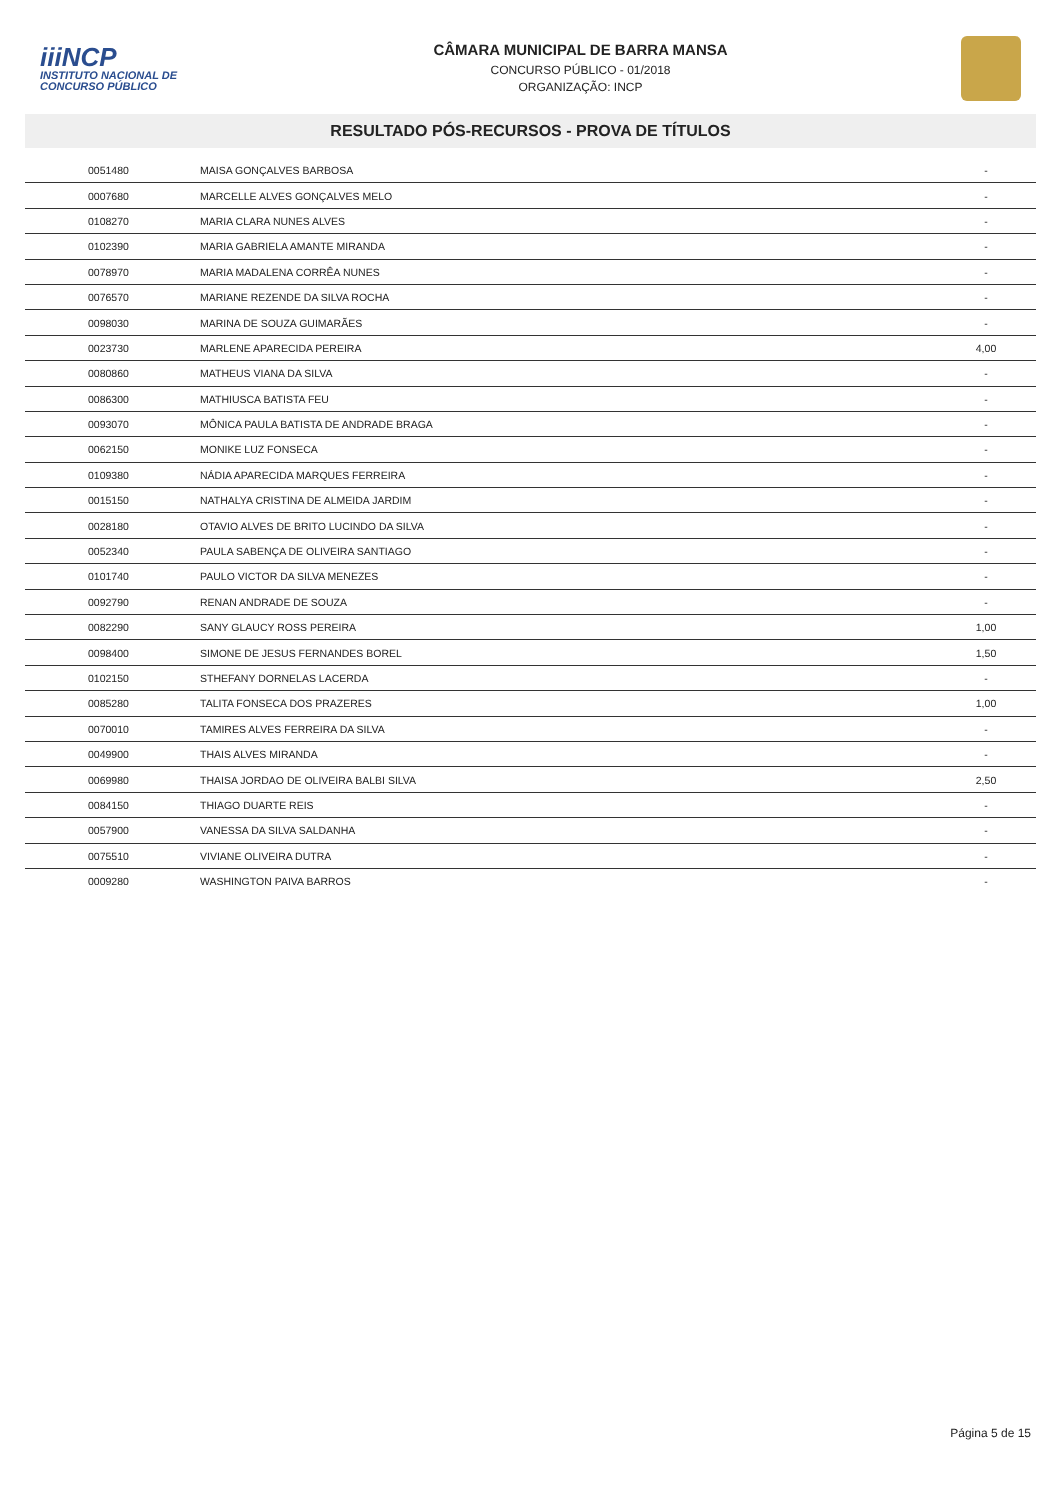iiiNCP
INSTITUTO NACIONAL DE CONCURSO PÚBLICO
CÂMARA MUNICIPAL DE BARRA MANSA
CONCURSO PÚBLICO - 01/2018
ORGANIZAÇÃO: INCP
RESULTADO PÓS-RECURSOS - PROVA DE TÍTULOS
| 0051480 | MAISA GONÇALVES BARBOSA | - |
| 0007680 | MARCELLE ALVES GONÇALVES MELO | - |
| 0108270 | MARIA CLARA NUNES ALVES | - |
| 0102390 | MARIA GABRIELA AMANTE MIRANDA | - |
| 0078970 | MARIA MADALENA CORRÊA NUNES | - |
| 0076570 | MARIANE REZENDE DA SILVA ROCHA | - |
| 0098030 | MARINA DE SOUZA GUIMARÃES | - |
| 0023730 | MARLENE APARECIDA PEREIRA | 4,00 |
| 0080860 | MATHEUS VIANA DA SILVA | - |
| 0086300 | MATHIUSCA BATISTA FEU | - |
| 0093070 | MÔNICA PAULA BATISTA DE ANDRADE BRAGA | - |
| 0062150 | MONIKE LUZ FONSECA | - |
| 0109380 | NÁDIA APARECIDA MARQUES FERREIRA | - |
| 0015150 | NATHALYA CRISTINA DE ALMEIDA JARDIM | - |
| 0028180 | OTAVIO ALVES DE BRITO LUCINDO DA SILVA | - |
| 0052340 | PAULA SABENÇA DE OLIVEIRA SANTIAGO | - |
| 0101740 | PAULO VICTOR DA SILVA MENEZES | - |
| 0092790 | RENAN ANDRADE DE SOUZA | - |
| 0082290 | SANY GLAUCY ROSS PEREIRA | 1,00 |
| 0098400 | SIMONE DE JESUS FERNANDES BOREL | 1,50 |
| 0102150 | STHEFANY DORNELAS LACERDA | - |
| 0085280 | TALITA FONSECA DOS PRAZERES | 1,00 |
| 0070010 | TAMIRES ALVES FERREIRA DA SILVA | - |
| 0049900 | THAIS ALVES MIRANDA | - |
| 0069980 | THAISA JORDAO DE OLIVEIRA BALBI SILVA | 2,50 |
| 0084150 | THIAGO DUARTE REIS | - |
| 0057900 | VANESSA DA SILVA SALDANHA | - |
| 0075510 | VIVIANE OLIVEIRA DUTRA | - |
| 0009280 | WASHINGTON PAIVA BARROS | - |
Página 5 de 15